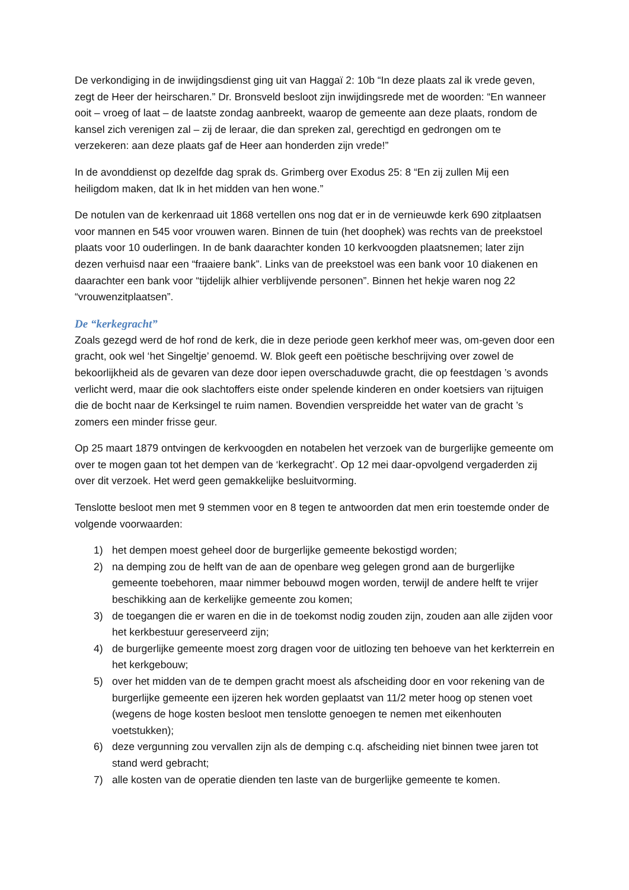De verkondiging in de inwijdingsdienst ging uit van Haggaï 2: 10b “In deze plaats zal ik vrede geven, zegt de Heer der heirscharen.” Dr. Bronsveld besloot zijn inwijdingsrede met de woorden: “En wanneer ooit – vroeg of laat – de laatste zondag aanbreekt, waarop de gemeente aan deze plaats, rondom de kansel zich verenigen zal – zij de leraar, die dan spreken zal, gerechtigd en gedrongen om te verzekeren: aan deze plaats gaf de Heer aan honderden zijn vrede!”
In de avonddienst op dezelfde dag sprak ds. Grimberg over Exodus 25: 8 “En zij zullen Mij een heiligdom maken, dat Ik in het midden van hen wone.”
De notulen van de kerkenraad uit 1868 vertellen ons nog dat er in de vernieuwde kerk 690 zitplaatsen voor mannen en 545 voor vrouwen waren. Binnen de tuin (het doophek) was rechts van de preekstoel plaats voor 10 ouderlingen. In de bank daarachter konden 10 kerkvoogden plaatsnemen; later zijn dezen verhuisd naar een “fraaiere bank”. Links van de preekstoel was een bank voor 10 diakenen en daarachter een bank voor “tijdelijk alhier verblijvende personen”. Binnen het hekje waren nog 22 “vrouwenzitplaatsen”.
De “kerkegracht”
Zoals gezegd werd de hof rond de kerk, die in deze periode geen kerkhof meer was, om-geven door een gracht, ook wel ‘het Singeltje’ genoemd. W. Blok geeft een poëtische beschrijving over zowel de bekoorlijkheid als de gevaren van deze door iepen overschaduwde gracht, die op feestdagen ’s avonds verlicht werd, maar die ook slachtoffers eiste onder spelende kinderen en onder koetsiers van rijtuigen die de bocht naar de Kerksingel te ruim namen. Bovendien verspreidde het water van de gracht ’s zomers een minder frisse geur.
Op 25 maart 1879 ontvingen de kerkvoogden en notabelen het verzoek van de burgerlijke gemeente om over te mogen gaan tot het dempen van de ‘kerkegracht’. Op 12 mei daar-opvolgend vergaderden zij over dit verzoek. Het werd geen gemakkelijke besluitvorming.
Tenslotte besloot men met 9 stemmen voor en 8 tegen te antwoorden dat men erin toestemde onder de volgende voorwaarden:
1) het dempen moest geheel door de burgerlijke gemeente bekostigd worden;
2) na demping zou de helft van de aan de openbare weg gelegen grond aan de burgerlijke gemeente toebehoren, maar nimmer bebouwd mogen worden, terwijl de andere helft te vrijer beschikking aan de kerkelijke gemeente zou komen;
3) de toegangen die er waren en die in de toekomst nodig zouden zijn, zouden aan alle zijden voor het kerkbestuur gereserveerd zijn;
4) de burgerlijke gemeente moest zorg dragen voor de uitlozing ten behoeve van het kerkterrein en het kerkgebouw;
5) over het midden van de te dempen gracht moest als afscheiding door en voor rekening van de burgerlijke gemeente een ijzeren hek worden geplaatst van 11/2 meter hoog op stenen voet (wegens de hoge kosten besloot men tenslotte genoegen te nemen met eikenhouten voetstukken);
6) deze vergunning zou vervallen zijn als de demping c.q. afscheiding niet binnen twee jaren tot stand werd gebracht;
7) alle kosten van de operatie dienden ten laste van de burgerlijke gemeente te komen.